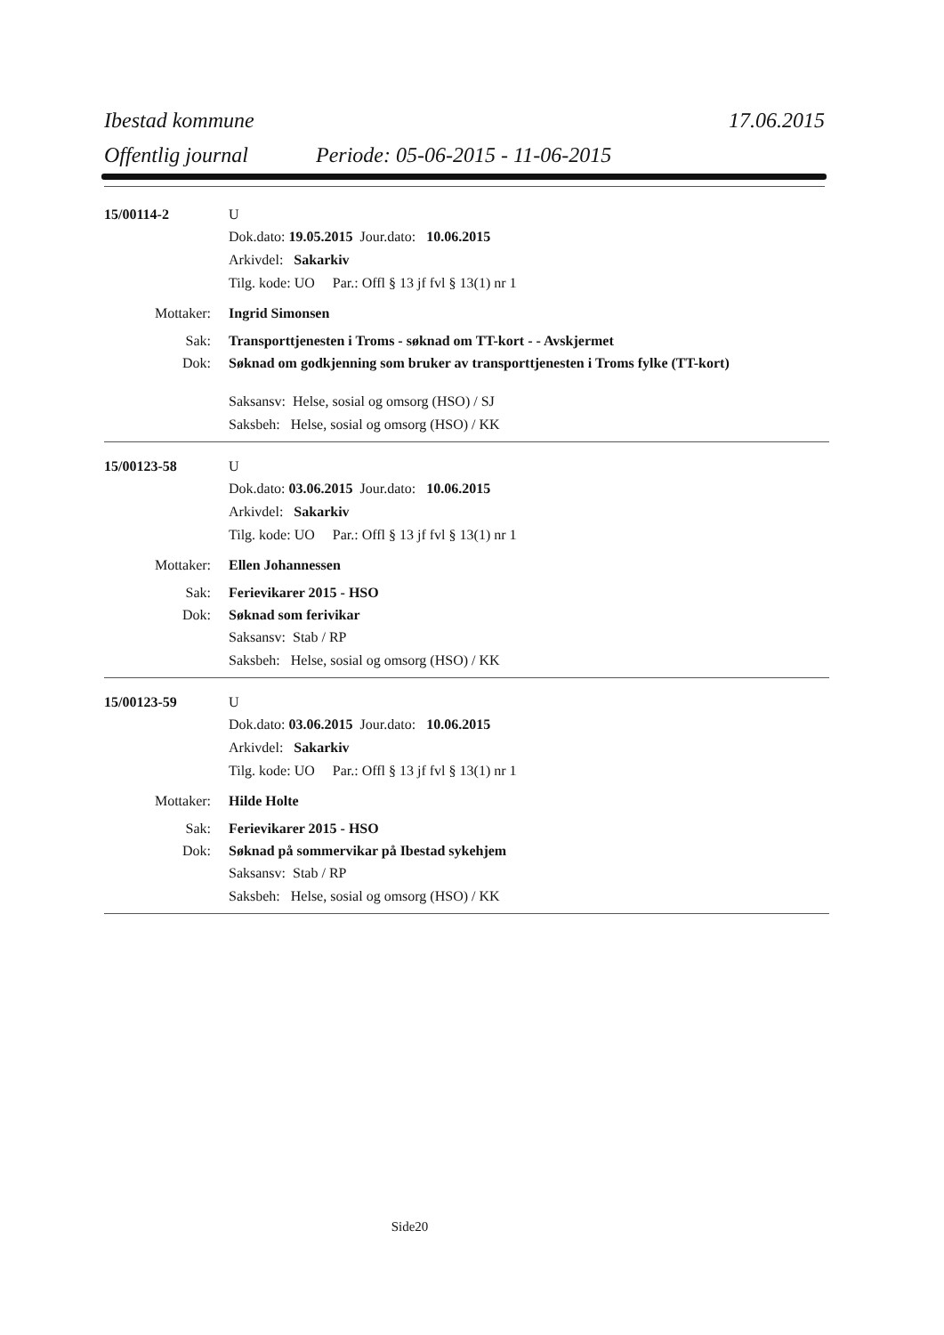Ibestad kommune 17.06.2015
Offentlig journal Periode: 05-06-2015 - 11-06-2015
15/00114-2 U
Dok.dato: 19.05.2015 Jour.dato: 10.06.2015
Arkivdel: Sakarkiv
Tilg. kode: UO Par.: Offl § 13 jf fvl § 13(1) nr 1
Mottaker: Ingrid Simonsen
Sak: Transporttjenesten i Troms - søknad om TT-kort - - Avskjermet
Dok: Søknad om godkjenning som bruker av transporttjenesten i Troms fylke (TT-kort)
Saksansv: Helse, sosial og omsorg (HSO) / SJ
Saksbeh: Helse, sosial og omsorg (HSO) / KK
15/00123-58 U
Dok.dato: 03.06.2015 Jour.dato: 10.06.2015
Arkivdel: Sakarkiv
Tilg. kode: UO Par.: Offl § 13 jf fvl § 13(1) nr 1
Mottaker: Ellen Johannessen
Sak: Ferievikarer 2015 - HSO
Dok: Søknad som ferivikar
Saksansv: Stab / RP
Saksbeh: Helse, sosial og omsorg (HSO) / KK
15/00123-59 U
Dok.dato: 03.06.2015 Jour.dato: 10.06.2015
Arkivdel: Sakarkiv
Tilg. kode: UO Par.: Offl § 13 jf fvl § 13(1) nr 1
Mottaker: Hilde Holte
Sak: Ferievikarer 2015 - HSO
Dok: Søknad på sommervikar på Ibestad sykehjem
Saksansv: Stab / RP
Saksbeh: Helse, sosial og omsorg (HSO) / KK
Side20